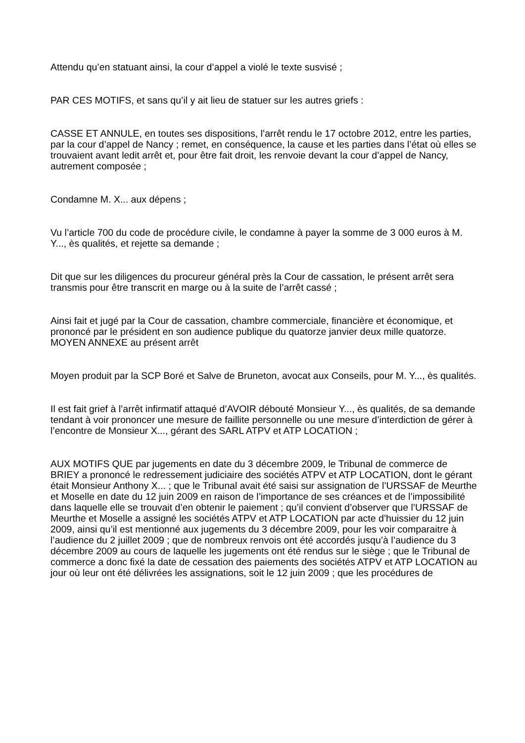Attendu qu’en statuant ainsi, la cour d’appel a violé le texte susvisé ;
PAR CES MOTIFS, et sans qu’il y ait lieu de statuer sur les autres griefs :
CASSE ET ANNULE, en toutes ses dispositions, l’arrêt rendu le 17 octobre 2012, entre les parties, par la cour d’appel de Nancy ; remet, en conséquence, la cause et les parties dans l’état où elles se trouvaient avant ledit arrêt et, pour être fait droit, les renvoie devant la cour d’appel de Nancy, autrement composée ;
Condamne M. X... aux dépens ;
Vu l’article 700 du code de procédure civile, le condamne à payer la somme de 3 000 euros à M. Y..., ès qualités, et rejette sa demande ;
Dit que sur les diligences du procureur général près la Cour de cassation, le présent arrêt sera transmis pour être transcrit en marge ou à la suite de l’arrêt cassé ;
Ainsi fait et jugé par la Cour de cassation, chambre commerciale, financière et économique, et prononcé par le président en son audience publique du quatorze janvier deux mille quatorze.
MOYEN ANNEXE au présent arrêt
Moyen produit par la SCP Boré et Salve de Bruneton, avocat aux Conseils, pour M. Y..., ès qualités.
Il est fait grief à l’arrêt infirmatif attaqué d’AVOIR débouté Monsieur Y..., ès qualités, de sa demande tendant à voir prononcer une mesure de faillite personnelle ou une mesure d’interdiction de gérer à l’encontre de Monsieur X..., gérant des SARL ATPV et ATP LOCATION ;
AUX MOTIFS QUE par jugements en date du 3 décembre 2009, le Tribunal de commerce de BRIEY a prononcé le redressement judiciaire des sociétés ATPV et ATP LOCATION, dont le gérant était Monsieur Anthony X... ; que le Tribunal avait été saisi sur assignation de l’URSSAF de Meurthe et Moselle en date du 12 juin 2009 en raison de l’importance de ses créances et de l’impossibilité dans laquelle elle se trouvait d’en obtenir le paiement ; qu’il convient d’observer que l’URSSAF de Meurthe et Moselle a assigné les sociétés ATPV et ATP LOCATION par acte d’huissier du 12 juin 2009, ainsi qu’il est mentionné aux jugements du 3 décembre 2009, pour les voir comparaitre à l’audience du 2 juillet 2009 ; que de nombreux renvois ont été accordés jusqu’à l’audience du 3 décembre 2009 au cours de laquelle les jugements ont été rendus sur le siège ; que le Tribunal de commerce a donc fixé la date de cessation des paiements des sociétés ATPV et ATP LOCATION au jour où leur ont été délivrées les assignations, soit le 12 juin 2009 ; que les procédures de